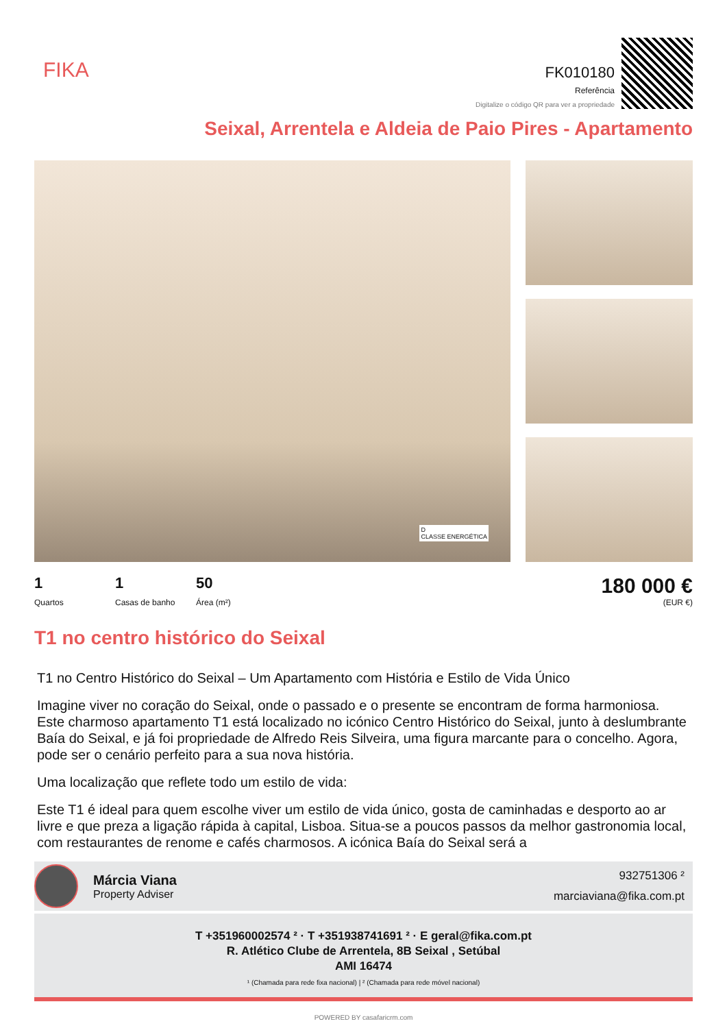FIKA
FK010180
Referência
Digitalize o código QR para ver a propriedade
Seixal, Arrentela e Aldeia de Paio Pires - Apartamento
D
CLASSE ENERGÉTICA
1 Quartos 1 Casas de banho 50 Área (m²)
180 000 €
(EUR €)
T1 no centro histórico do Seixal
T1 no Centro Histórico do Seixal – Um Apartamento com História e Estilo de Vida Único
Imagine viver no coração do Seixal, onde o passado e o presente se encontram de forma harmoniosa. Este charmoso apartamento T1 está localizado no icónico Centro Histórico do Seixal, junto à deslumbrante Baía do Seixal, e já foi propriedade de Alfredo Reis Silveira, uma figura marcante para o concelho. Agora, pode ser o cenário perfeito para a sua nova história.
Uma localização que reflete todo um estilo de vida:
Este T1 é ideal para quem escolhe viver um estilo de vida único, gosta de caminhadas e desporto ao ar livre e que preza a ligação rápida à capital, Lisboa. Situa-se a poucos passos da melhor gastronomia local, com restaurantes de renome e cafés charmosos. A icónica Baía do Seixal será a
Márcia Viana
Property Adviser
932751306 ²
marciaviana@fika.com.pt
T +351960002574 ² · T +351938741691 ² · E geral@fika.com.pt
R. Atlético Clube de Arrentela, 8B Seixal , Setúbal
AMI 16474
¹ (Chamada para rede fixa nacional) | ² (Chamada para rede móvel nacional)
POWERED BY casafaricrm.com